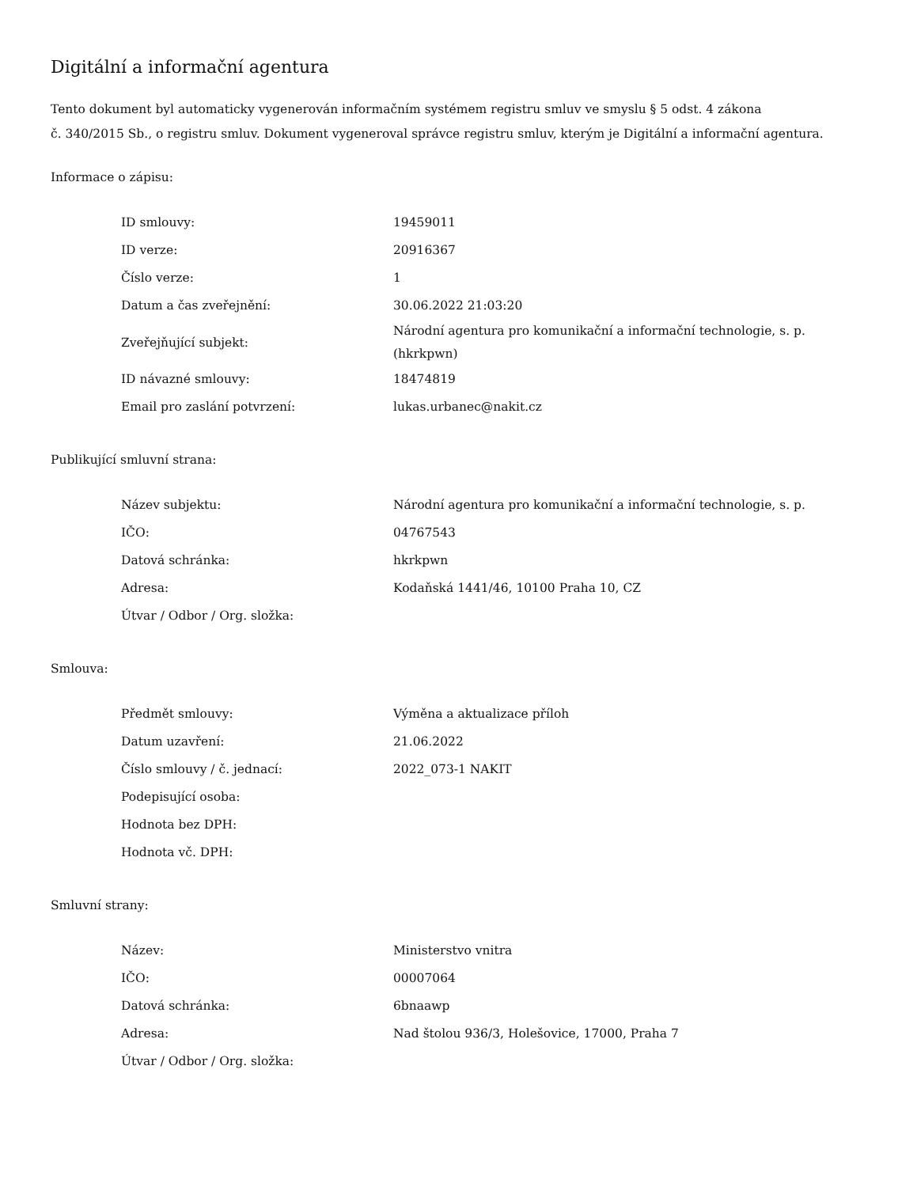Digitální a informační agentura
Tento dokument byl automaticky vygenerován informačním systémem registru smluv ve smyslu § 5 odst. 4 zákona
č. 340/2015 Sb., o registru smluv. Dokument vygeneroval správce registru smluv, kterým je Digitální a informační agentura.
Informace o zápisu:
| ID smlouvy: | 19459011 |
| ID verze: | 20916367 |
| Číslo verze: | 1 |
| Datum a čas zveřejnění: | 30.06.2022 21:03:20 |
| Zveřejňující subjekt: | Národní agentura pro komunikační a informační technologie, s. p. (hkrkpwn) |
| ID návazné smlouvy: | 18474819 |
| Email pro zaslání potvrzení: | lukas.urbanec@nakit.cz |
Publikující smluvní strana:
| Název subjektu: | Národní agentura pro komunikační a informační technologie, s. p. |
| IČO: | 04767543 |
| Datová schránka: | hkrkpwn |
| Adresa: | Kodaňská 1441/46, 10100 Praha 10, CZ |
| Útvar / Odbor / Org. složka: | |
Smlouva:
| Předmět smlouvy: | Výměna a aktualizace příloh |
| Datum uzavření: | 21.06.2022 |
| Číslo smlouvy / č. jednací: | 2022_073-1 NAKIT |
| Podepisující osoba: | |
| Hodnota bez DPH: | |
| Hodnota vč. DPH: | |
Smluvní strany:
| Název: | Ministerstvo vnitra |
| IČO: | 00007064 |
| Datová schránka: | 6bnaawp |
| Adresa: | Nad štolou 936/3, Holešovice, 17000, Praha 7 |
| Útvar / Odbor / Org. složka: | |